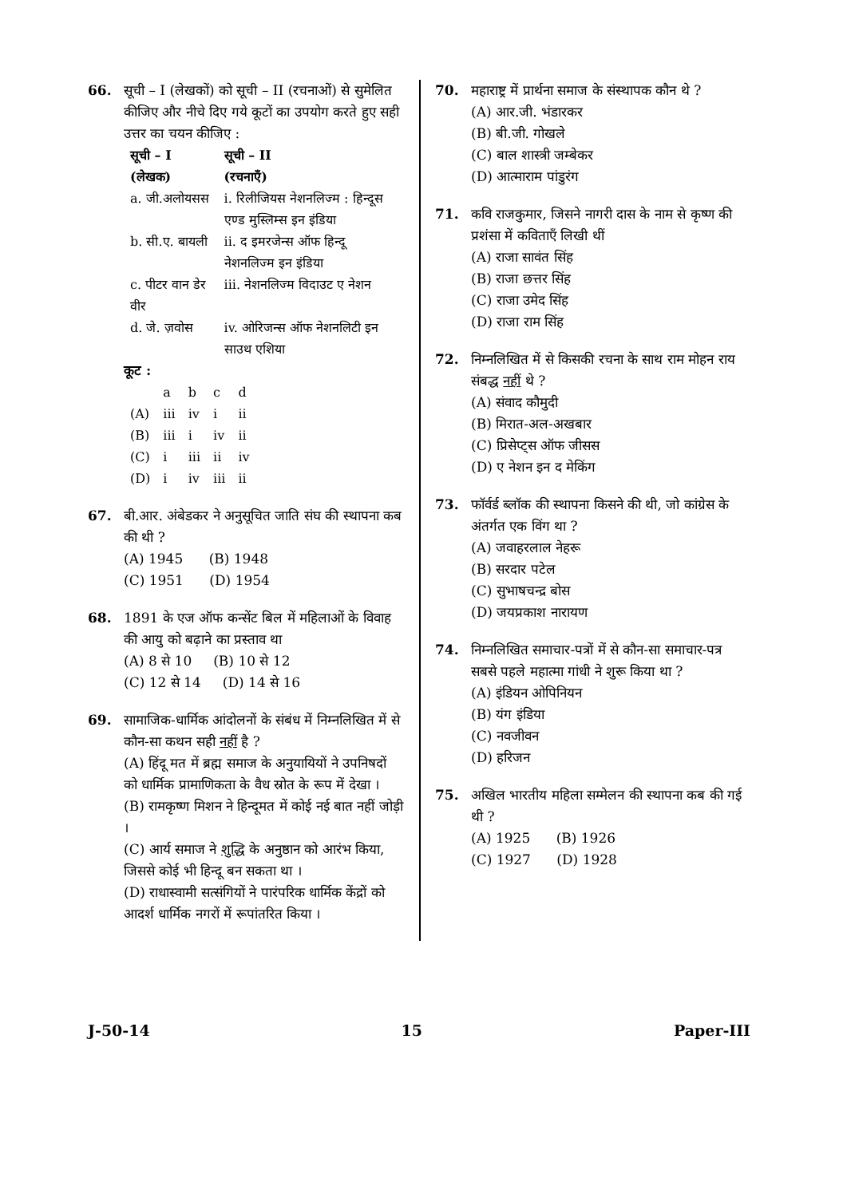66. सूची – I (लेखकों) को सूची – II (रचनाओं) से सुमेलित कीजिए और नीचे दिए गये कूटों का उपयोग करते हुए सही उत्तर का चयन कीजिए :
| सूची – I (लेखक) | सूची – II (रचनाएँ) |
| --- | --- |
| a. जी.अलोयसस | i. रिलीजियस नेशनलिज्म : हिन्दूस एण्ड मुस्लिम्स इन इंडिया |
| b. सी.ए. बायली | ii. द इमरजेन्स ऑफ हिन्दू नेशनलिज्म इन इंडिया |
| c. पीटर वान डेर वीर | iii. नेशनलिज्म विदाउट ए नेशन |
| d. जे. ज़वोस | iv. ओरिजन्स ऑफ नेशनलिटी इन साउथ एशिया |
कूट :
| | a | b | c | d |
| (A) | iii | iv | i | ii |
| (B) | iii | i | iv | ii |
| (C) | i | iii | ii | iv |
| (D) | i | iv | iii | ii |
67. बी.आर. अंबेडकर ने अनुसूचित जाति संघ की स्थापना कब की थी ?
(A) 1945 (B) 1948
(C) 1951 (D) 1954
68. 1891 के एज ऑफ कन्सेंट बिल में महिलाओं के विवाह की आयु को बढ़ाने का प्रस्ताव था
(A) 8 से 10 (B) 10 से 12
(C) 12 से 14 (D) 14 से 16
69. सामाजिक-धार्मिक आंदोलनों के संबंध में निम्नलिखित में से कौन-सा कथन सही नहीं है ?
(A) हिंदू मत में ब्रह्म समाज के अनुयायियों ने उपनिषदों को धार्मिक प्रामाणिकता के वैध स्रोत के रूप में देखा ।
(B) रामकृष्ण मिशन ने हिन्दूमत में कोई नई बात नहीं जोड़ी ।
(C) आर्य समाज ने शुद्धि के अनुष्ठान को आरंभ किया, जिससे कोई भी हिन्दू बन सकता था ।
(D) राधास्वामी सत्संगियों ने पारंपरिक धार्मिक केंद्रों को आदर्श धार्मिक नगरों में रूपांतरित किया ।
70. महाराष्ट्र में प्रार्थना समाज के संस्थापक कौन थे ?
(A) आर.जी. भंडारकर
(B) बी.जी. गोखले
(C) बाल शास्त्री जम्बेकर
(D) आत्माराम पांडुरंग
71. कवि राजकुमार, जिसने नागरी दास के नाम से कृष्ण की प्रशंसा में कविताएँ लिखी थीं
(A) राजा सावंत सिंह
(B) राजा छत्तर सिंह
(C) राजा उमेद सिंह
(D) राजा राम सिंह
72. निम्नलिखित में से किसकी रचना के साथ राम मोहन राय संबद्ध नहीं थे ?
(A) संवाद कौमुदी
(B) मिरात-अल-अखबार
(C) प्रिसेप्ट्स ऑफ जीसस
(D) ए नेशन इन द मेकिंग
73. फॉर्वर्ड ब्लॉक की स्थापना किसने की थी, जो कांग्रेस के अंतर्गत एक विंग था ?
(A) जवाहरलाल नेहरू
(B) सरदार पटेल
(C) सुभाषचन्द्र बोस
(D) जयप्रकाश नारायण
74. निम्नलिखित समाचार-पत्रों में से कौन-सा समाचार-पत्र सबसे पहले महात्मा गांधी ने शुरू किया था ?
(A) इंडियन ओपिनियन
(B) यंग इंडिया
(C) नवजीवन
(D) हरिजन
75. अखिल भारतीय महिला सम्मेलन की स्थापना कब की गई थी ?
(A) 1925 (B) 1926
(C) 1927 (D) 1928
J-50-14 15 Paper-III